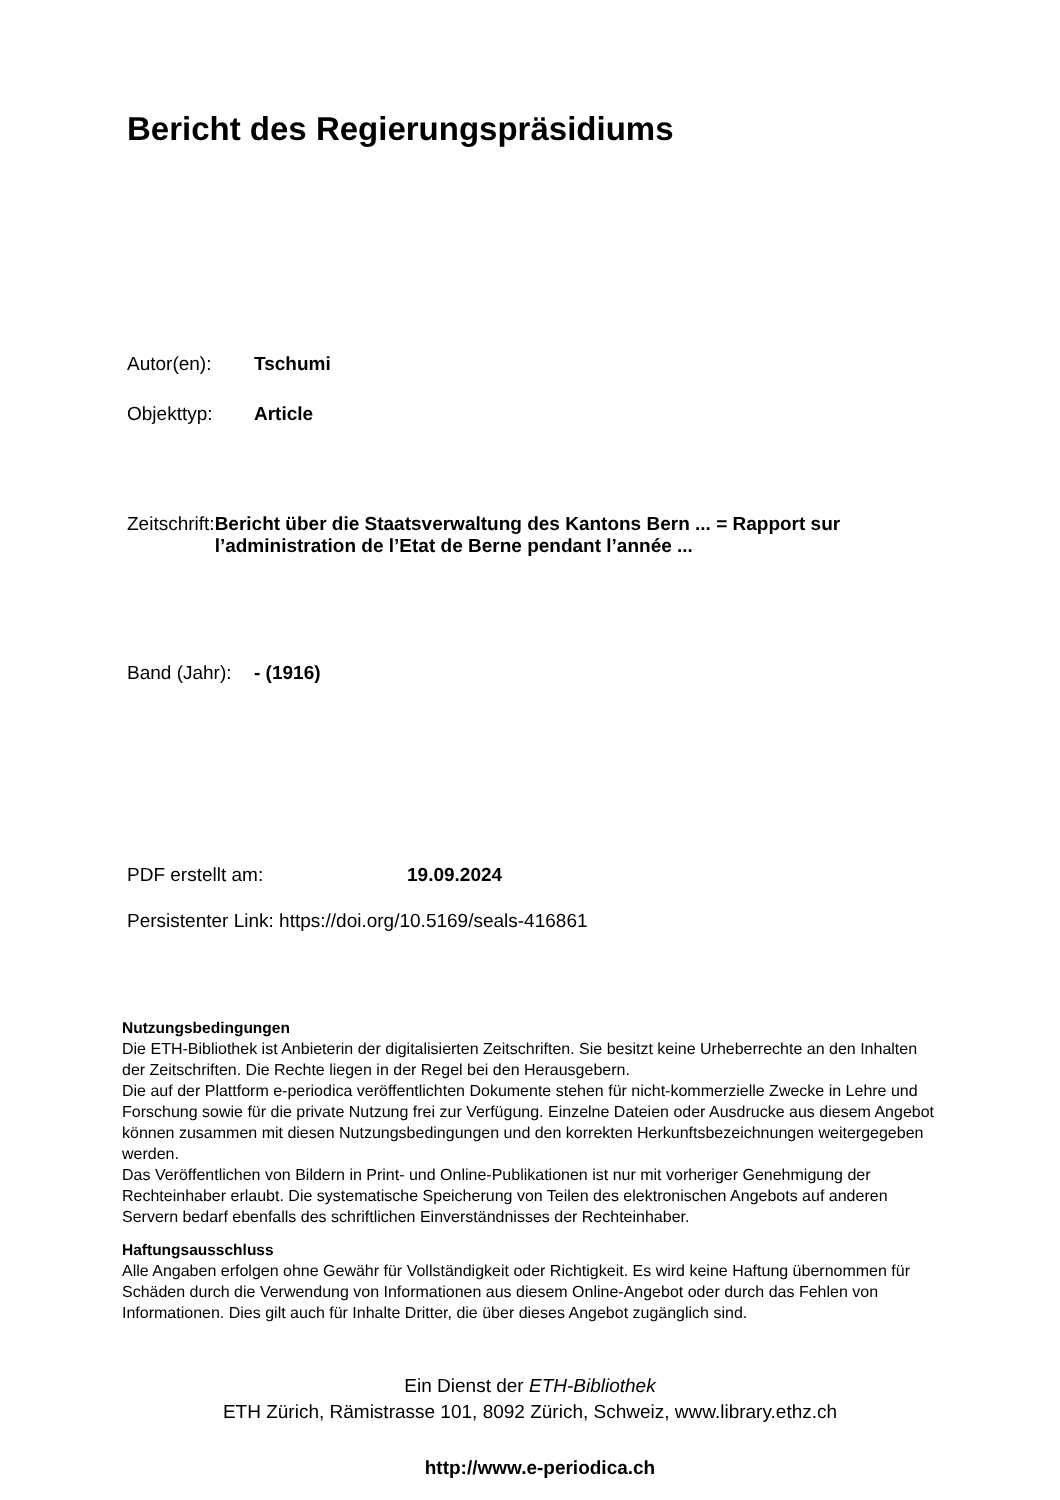Bericht des Regierungspräsidiums
Autor(en): Tschumi
Objekttyp: Article
Zeitschrift:
Bericht über die Staatsverwaltung des Kantons Bern ... = Rapport sur l’administration de l’Etat de Berne pendant l’année ...
Band (Jahr):
- (1916)
PDF erstellt am: 19.09.2024
Persistenter Link: https://doi.org/10.5169/seals-416861
Nutzungsbedingungen
Die ETH-Bibliothek ist Anbieterin der digitalisierten Zeitschriften. Sie besitzt keine Urheberrechte an den Inhalten der Zeitschriften. Die Rechte liegen in der Regel bei den Herausgebern.
Die auf der Plattform e-periodica veröffentlichten Dokumente stehen für nicht-kommerzielle Zwecke in Lehre und Forschung sowie für die private Nutzung frei zur Verfügung. Einzelne Dateien oder Ausdrucke aus diesem Angebot können zusammen mit diesen Nutzungsbedingungen und den korrekten Herkunftsbezeichnungen weitergegeben werden.
Das Veröffentlichen von Bildern in Print- und Online-Publikationen ist nur mit vorheriger Genehmigung der Rechteinhaber erlaubt. Die systematische Speicherung von Teilen des elektronischen Angebots auf anderen Servern bedarf ebenfalls des schriftlichen Einverständnisses der Rechteinhaber.
Haftungsausschluss
Alle Angaben erfolgen ohne Gewähr für Vollständigkeit oder Richtigkeit. Es wird keine Haftung übernommen für Schäden durch die Verwendung von Informationen aus diesem Online-Angebot oder durch das Fehlen von Informationen. Dies gilt auch für Inhalte Dritter, die über dieses Angebot zugänglich sind.
Ein Dienst der ETH-Bibliothek
ETH Zürich, Rämistrasse 101, 8092 Zürich, Schweiz, www.library.ethz.ch
http://www.e-periodica.ch